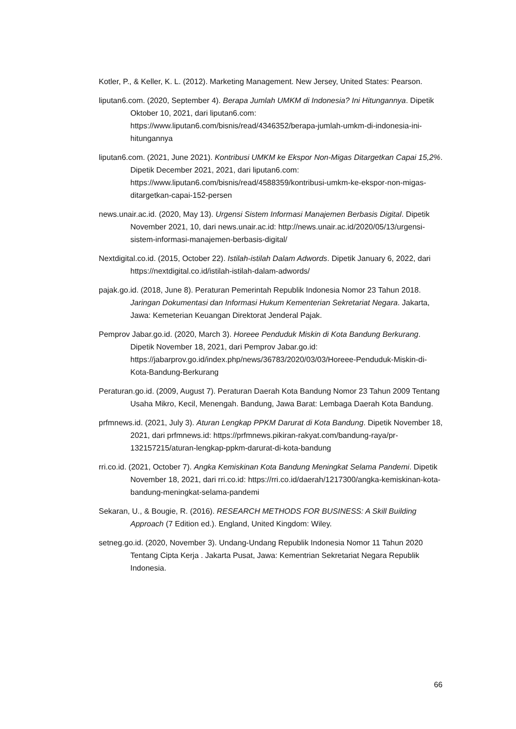Kotler, P., & Keller, K. L. (2012). Marketing Management. New Jersey, United States: Pearson.
liputan6.com. (2020, September 4). Berapa Jumlah UMKM di Indonesia? Ini Hitungannya. Dipetik Oktober 10, 2021, dari liputan6.com: https://www.liputan6.com/bisnis/read/4346352/berapa-jumlah-umkm-di-indonesia-ini-hitungannya
liputan6.com. (2021, June 2021). Kontribusi UMKM ke Ekspor Non-Migas Ditargetkan Capai 15,2%. Dipetik December 2021, 2021, dari liputan6.com: https://www.liputan6.com/bisnis/read/4588359/kontribusi-umkm-ke-ekspor-non-migas-ditargetkan-capai-152-persen
news.unair.ac.id. (2020, May 13). Urgensi Sistem Informasi Manajemen Berbasis Digital. Dipetik November 2021, 10, dari news.unair.ac.id: http://news.unair.ac.id/2020/05/13/urgensi-sistem-informasi-manajemen-berbasis-digital/
Nextdigital.co.id. (2015, October 22). Istilah-istilah Dalam Adwords. Dipetik January 6, 2022, dari https://nextdigital.co.id/istilah-istilah-dalam-adwords/
pajak.go.id. (2018, June 8). Peraturan Pemerintah Republik Indonesia Nomor 23 Tahun 2018. Jaringan Dokumentasi dan Informasi Hukum Kementerian Sekretariat Negara. Jakarta, Jawa: Kemeterian Keuangan Direktorat Jenderal Pajak.
Pemprov Jabar.go.id. (2020, March 3). Horeee Penduduk Miskin di Kota Bandung Berkurang. Dipetik November 18, 2021, dari Pemprov Jabar.go.id: https://jabarprov.go.id/index.php/news/36783/2020/03/03/Horeee-Penduduk-Miskin-di-Kota-Bandung-Berkurang
Peraturan.go.id. (2009, August 7). Peraturan Daerah Kota Bandung Nomor 23 Tahun 2009 Tentang Usaha Mikro, Kecil, Menengah. Bandung, Jawa Barat: Lembaga Daerah Kota Bandung.
prfmnews.id. (2021, July 3). Aturan Lengkap PPKM Darurat di Kota Bandung. Dipetik November 18, 2021, dari prfmnews.id: https://prfmnews.pikiran-rakyat.com/bandung-raya/pr-132157215/aturan-lengkap-ppkm-darurat-di-kota-bandung
rri.co.id. (2021, October 7). Angka Kemiskinan Kota Bandung Meningkat Selama Pandemi. Dipetik November 18, 2021, dari rri.co.id: https://rri.co.id/daerah/1217300/angka-kemiskinan-kota-bandung-meningkat-selama-pandemi
Sekaran, U., & Bougie, R. (2016). RESEARCH METHODS FOR BUSINESS: A Skill Building Approach (7 Edition ed.). England, United Kingdom: Wiley.
setneg.go.id. (2020, November 3). Undang-Undang Republik Indonesia Nomor 11 Tahun 2020 Tentang Cipta Kerja . Jakarta Pusat, Jawa: Kementrian Sekretariat Negara Republik Indonesia.
66